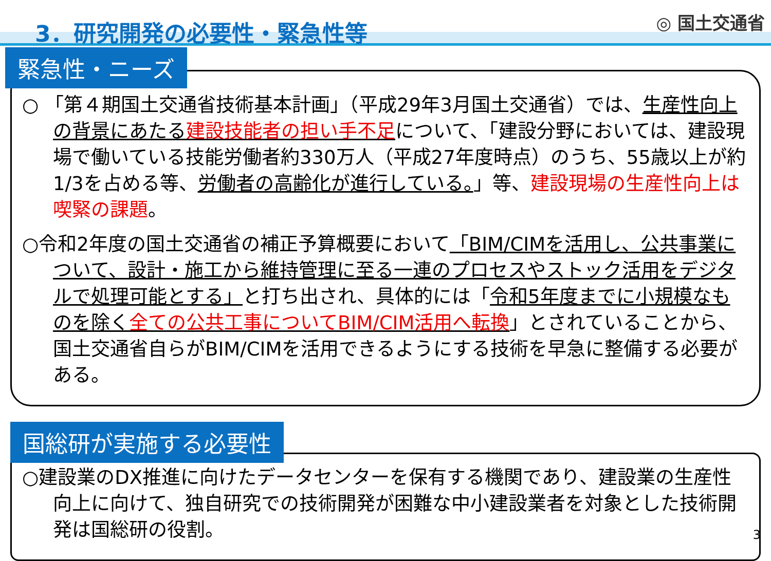3．研究開発の必要性・緊急性等
◎ 国土交通省
緊急性・ニーズ
○ 「第４期国土交通省技術基本計画」（平成29年3月国土交通省）では、生産性向上の背景にあたる建設技能者の担い手不足について、「建設分野においては、建設現場で働いている技能労働者約330万人（平成27年度時点）のうち、55歳以上が約1/3を占める等、労働者の高齢化が進行している。」等、建設現場の生産性向上は喫緊の課題。
○令和2年度の国土交通省の補正予算概要において「BIM/CIMを活用し、公共事業について、設計・施工から維持管理に至る一連のプロセスやストック活用をデジタルで処理可能とする」と打ち出され、具体的には「令和5年度までに小規模なものを除く全ての公共工事についてBIM/CIM活用へ転換」とされていることから、国土交通省自らがBIM/CIMを活用できるようにする技術を早急に整備する必要がある。
国総研が実施する必要性
○建設業のDX推進に向けたデータセンターを保有する機関であり、建設業の生産性向上に向けて、独自研究での技術開発が困難な中小建設業者を対象とした技術開発は国総研の役割。
3